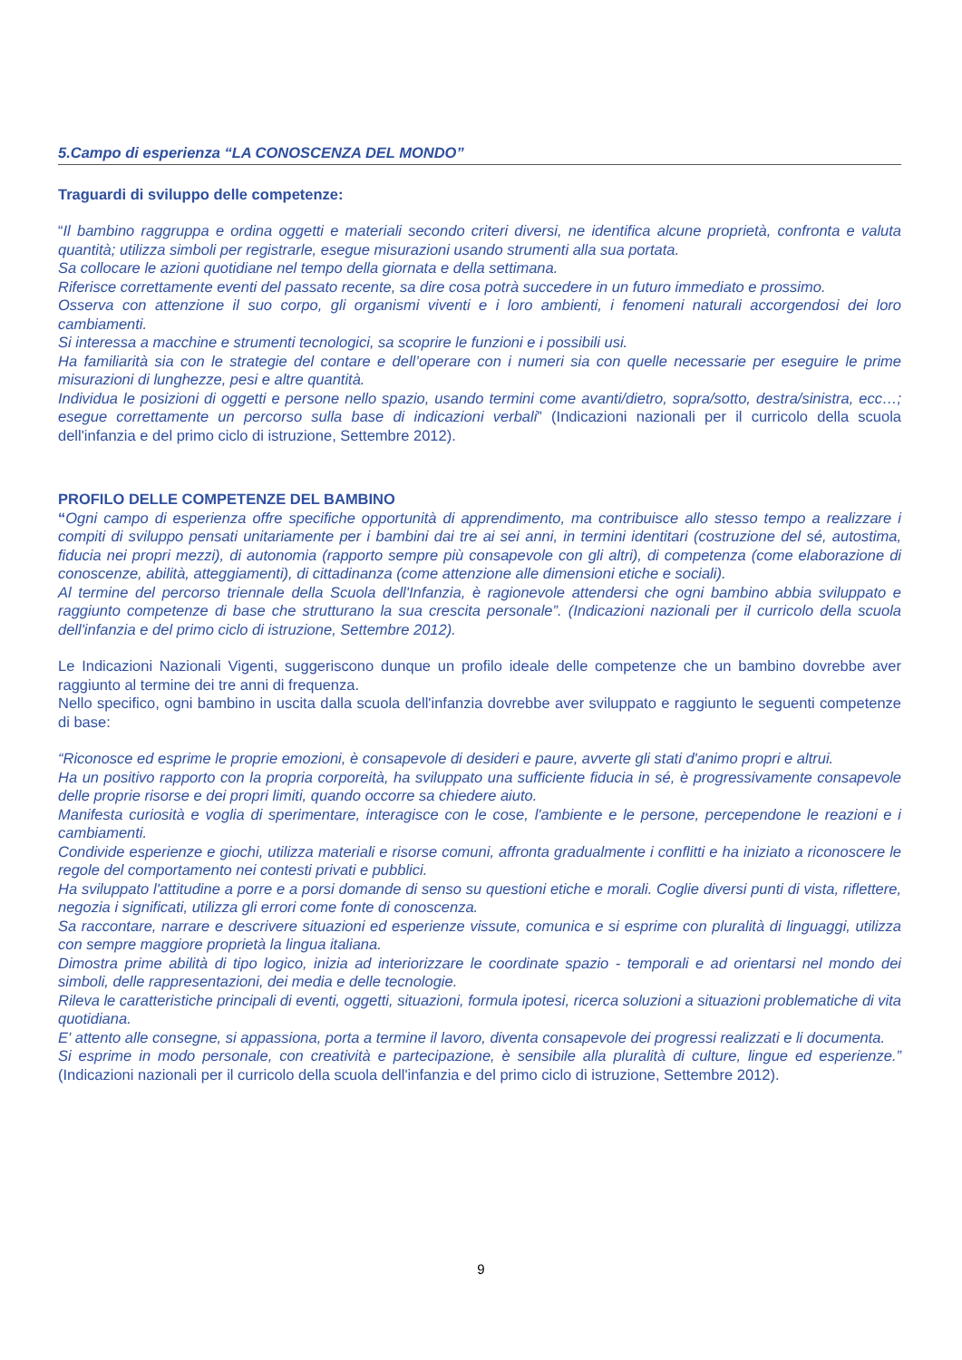5.Campo di esperienza “LA CONOSCENZA DEL MONDO”
Traguardi di sviluppo delle competenze:
“Il bambino raggruppa e ordina oggetti e materiali secondo criteri diversi, ne identifica alcune proprietà, confronta e valuta quantità; utilizza simboli per registrarle, esegue misurazioni usando strumenti alla sua portata.
Sa collocare le azioni quotidiane nel tempo della giornata e della settimana.
Riferisce correttamente eventi del passato recente, sa dire cosa potrà succedere in un futuro immediato e prossimo.
Osserva con attenzione il suo corpo, gli organismi viventi e i loro ambienti, i fenomeni naturali accorgendosi dei loro cambiamenti.
Si interessa a macchine e strumenti tecnologici, sa scoprire le funzioni e i possibili usi.
Ha familiarità sia con le strategie del contare e dell’operare con i numeri sia con quelle necessarie per eseguire le prime misurazioni di lunghezze, pesi e altre quantità.
Individua le posizioni di oggetti e persone nello spazio, usando termini come avanti/dietro, sopra/sotto, destra/sinistra, ecc…; esegue correttamente un percorso sulla base di indicazioni verbali” (Indicazioni nazionali per il curricolo della scuola dell'infanzia e del primo ciclo di istruzione, Settembre 2012).
PROFILO DELLE COMPETENZE DEL BAMBINO
“Ogni campo di esperienza offre specifiche opportunità di apprendimento, ma contribuisce allo stesso tempo a realizzare i compiti di sviluppo pensati unitariamente per i bambini dai tre ai sei anni, in termini identitari (costruzione del sé, autostima, fiducia nei propri mezzi), di autonomia (rapporto sempre più consapevole con gli altri), di competenza (come elaborazione di conoscenze, abilità, atteggiamenti), di cittadinanza (come attenzione alle dimensioni etiche e sociali).
Al termine del percorso triennale della Scuola dell'Infanzia, è ragionevole attendersi che ogni bambino abbia sviluppato e raggiunto competenze di base che strutturano la sua crescita personale”. (Indicazioni nazionali per il curricolo della scuola dell'infanzia e del primo ciclo di istruzione, Settembre 2012).
Le Indicazioni Nazionali Vigenti, suggeriscono dunque un profilo ideale delle competenze che un bambino dovrebbe aver raggiunto al termine dei tre anni di frequenza.
Nello specifico, ogni bambino in uscita dalla scuola dell'infanzia dovrebbe aver sviluppato e raggiunto le seguenti competenze di base:
“Riconosce ed esprime le proprie emozioni, è consapevole di desideri e paure, avverte gli stati d'animo propri e altrui.
Ha un positivo rapporto con la propria corporeità, ha sviluppato una sufficiente fiducia in sé, è progressivamente consapevole delle proprie risorse e dei propri limiti, quando occorre sa chiedere aiuto.
Manifesta curiosità e voglia di sperimentare, interagisce con le cose, l'ambiente e le persone, percependone le reazioni e i cambiamenti.
Condivide esperienze e giochi, utilizza materiali e risorse comuni, affronta gradualmente i conflitti e ha iniziato a riconoscere le regole del comportamento nei contesti privati e pubblici.
Ha sviluppato l'attitudine a porre e a porsi domande di senso su questioni etiche e morali. Coglie diversi punti di vista, riflettere, negozia i significati, utilizza gli errori come fonte di conoscenza.
Sa raccontare, narrare e descrivere situazioni ed esperienze vissute, comunica e si esprime con pluralità di linguaggi, utilizza con sempre maggiore proprietà la lingua italiana.
Dimostra prime abilità di tipo logico, inizia ad interiorizzare le coordinate spazio - temporali e ad orientarsi nel mondo dei simboli, delle rappresentazioni, dei media e delle tecnologie.
Rileva le caratteristiche principali di eventi, oggetti, situazioni, formula ipotesi, ricerca soluzioni a situazioni problematiche di vita quotidiana.
E' attento alle consegne, si appassiona, porta a termine il lavoro, diventa consapevole dei progressi realizzati e li documenta.
Si esprime in modo personale, con creatività e partecipazione, è sensibile alla pluralità di culture, lingue ed esperienze.” (Indicazioni nazionali per il curricolo della scuola dell'infanzia e del primo ciclo di istruzione, Settembre 2012).
9